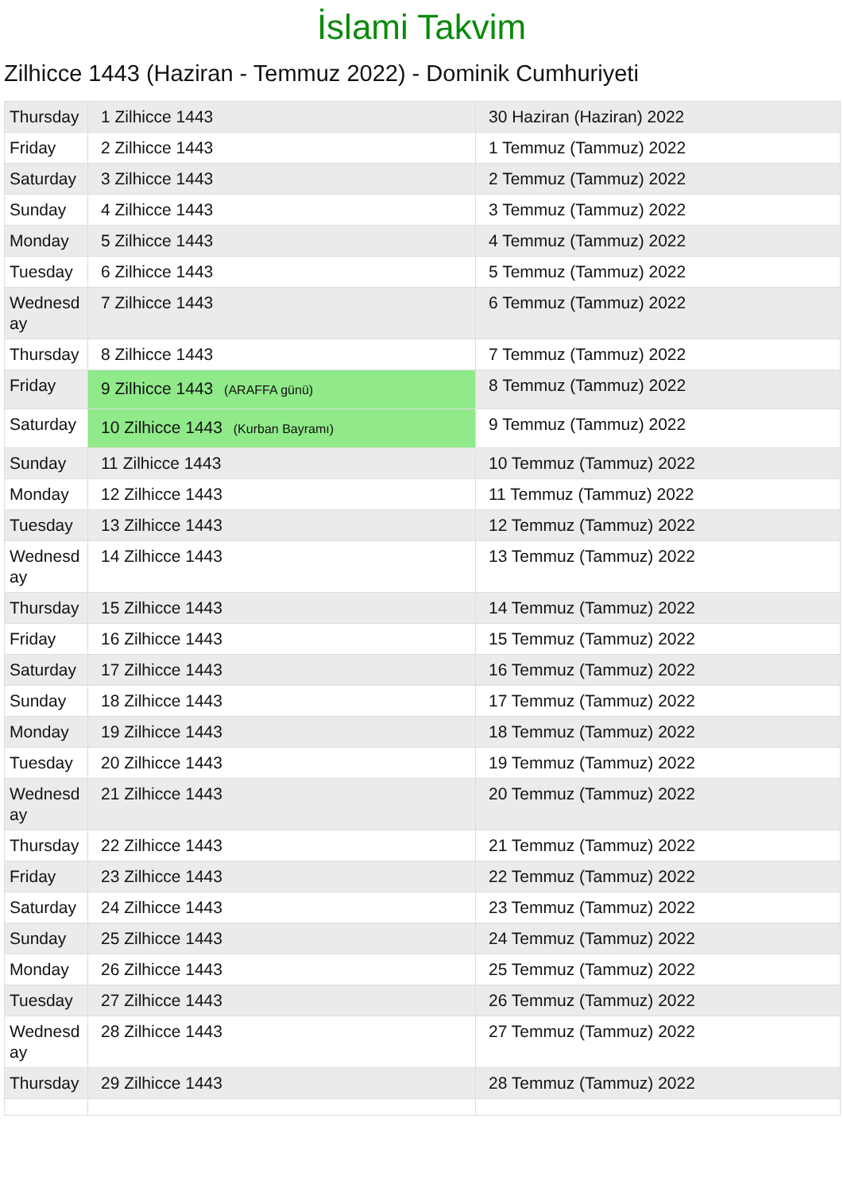İslami Takvim
Zilhicce 1443 (Haziran - Temmuz 2022) - Dominik Cumhuriyeti
| Thursday | 1 Zilhicce 1443 | 30 Haziran (Haziran) 2022 |
| Friday | 2 Zilhicce 1443 | 1 Temmuz (Tammuz) 2022 |
| Saturday | 3 Zilhicce 1443 | 2 Temmuz (Tammuz) 2022 |
| Sunday | 4 Zilhicce 1443 | 3 Temmuz (Tammuz) 2022 |
| Monday | 5 Zilhicce 1443 | 4 Temmuz (Tammuz) 2022 |
| Tuesday | 6 Zilhicce 1443 | 5 Temmuz (Tammuz) 2022 |
| Wednesd ay | 7 Zilhicce 1443 | 6 Temmuz (Tammuz) 2022 |
| Thursday | 8 Zilhicce 1443 | 7 Temmuz (Tammuz) 2022 |
| Friday | 9 Zilhicce 1443 (ARAFFA günü) | 8 Temmuz (Tammuz) 2022 |
| Saturday | 10 Zilhicce 1443 (Kurban Bayramı) | 9 Temmuz (Tammuz) 2022 |
| Sunday | 11 Zilhicce 1443 | 10 Temmuz (Tammuz) 2022 |
| Monday | 12 Zilhicce 1443 | 11 Temmuz (Tammuz) 2022 |
| Tuesday | 13 Zilhicce 1443 | 12 Temmuz (Tammuz) 2022 |
| Wednesd ay | 14 Zilhicce 1443 | 13 Temmuz (Tammuz) 2022 |
| Thursday | 15 Zilhicce 1443 | 14 Temmuz (Tammuz) 2022 |
| Friday | 16 Zilhicce 1443 | 15 Temmuz (Tammuz) 2022 |
| Saturday | 17 Zilhicce 1443 | 16 Temmuz (Tammuz) 2022 |
| Sunday | 18 Zilhicce 1443 | 17 Temmuz (Tammuz) 2022 |
| Monday | 19 Zilhicce 1443 | 18 Temmuz (Tammuz) 2022 |
| Tuesday | 20 Zilhicce 1443 | 19 Temmuz (Tammuz) 2022 |
| Wednesd ay | 21 Zilhicce 1443 | 20 Temmuz (Tammuz) 2022 |
| Thursday | 22 Zilhicce 1443 | 21 Temmuz (Tammuz) 2022 |
| Friday | 23 Zilhicce 1443 | 22 Temmuz (Tammuz) 2022 |
| Saturday | 24 Zilhicce 1443 | 23 Temmuz (Tammuz) 2022 |
| Sunday | 25 Zilhicce 1443 | 24 Temmuz (Tammuz) 2022 |
| Monday | 26 Zilhicce 1443 | 25 Temmuz (Tammuz) 2022 |
| Tuesday | 27 Zilhicce 1443 | 26 Temmuz (Tammuz) 2022 |
| Wednesd ay | 28 Zilhicce 1443 | 27 Temmuz (Tammuz) 2022 |
| Thursday | 29 Zilhicce 1443 | 28 Temmuz (Tammuz) 2022 |